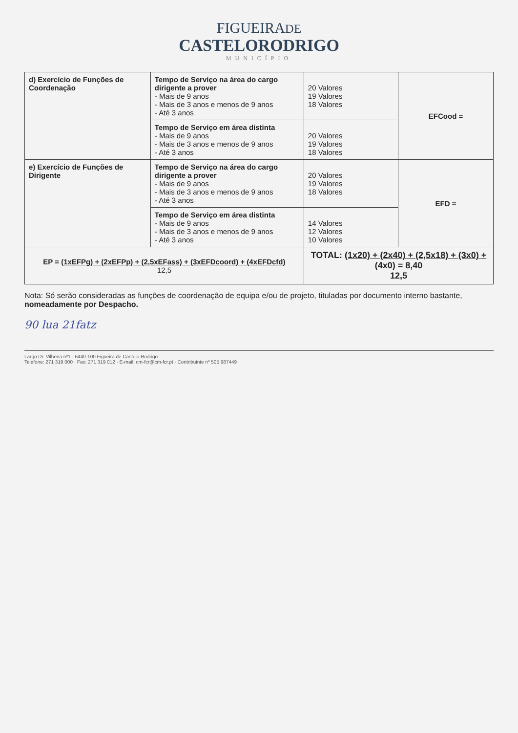FIGUEIRADE
CASTELORODRIGO
MUNICÍPIO
| d) Exercício de Funções de Coordenação | Tempo de Serviço na área do cargo dirigente a prover - Mais de 9 anos - Mais de 3 anos e menos de 9 anos - Até 3 anos | 20 Valores 19 Valores 18 Valores | EFCood = |
| | Tempo de Serviço em área distinta - Mais de 9 anos - Mais de 3 anos e menos de 9 anos - Até 3 anos | 20 Valores 19 Valores 18 Valores | |
| e) Exercício de Funções de Dirigente | Tempo de Serviço na área do cargo dirigente a prover - Mais de 9 anos - Mais de 3 anos e menos de 9 anos - Até 3 anos | 20 Valores 19 Valores 18 Valores | EFD = |
| | Tempo de Serviço em área distinta - Mais de 9 anos - Mais de 3 anos e menos de 9 anos - Até 3 anos | 14 Valores 12 Valores 10 Valores | |
| EP = (1xEFPg) + (2xEFPp) + (2,5xEFass) + (3xEFDcoord) + (4xEFDcfd) 12,5 | | TOTAL: (1x20) + (2x40) + (2,5x18) + (3x0) + (4x0) = 8,40 12,5 | |
Nota: Só serão consideradas as funções de coordenação de equipa e/ou de projeto, tituladas por documento interno bastante, nomeadamente por Despacho.
90 lua 21fatz
Largo Dr. Vilhena nº1 · 6440-100 Figueira de Castelo Rodrigo
Telefone: 271 319 000 · Fax: 271 319 012 · E-mail: cm-fcr@cm-fcr.pt · Contribuinte nº 505 987449